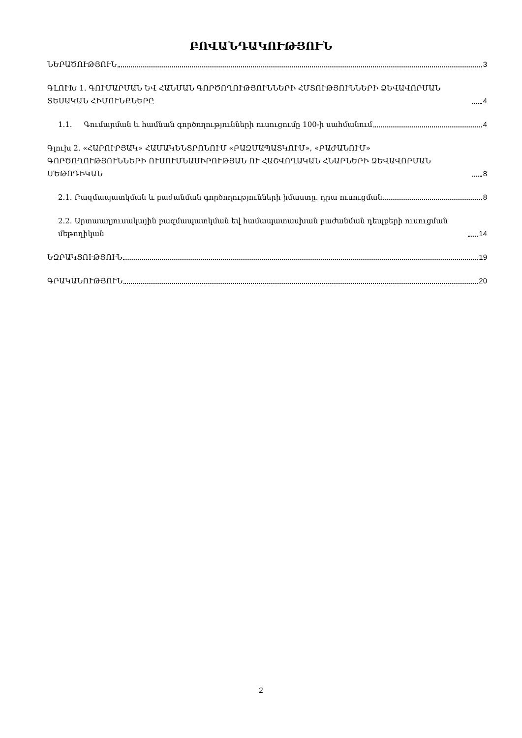ԲՈՎԱՆԴԱԿՈՒԹՅՈՒՆ
ՆԵՐԱԾՈՒԹՅՈՒՆ 3
ԳԼՈՒԽ 1. ԳՈՒՄԱՐՄԱՆ ԵՎ ՀԱՆՄԱՆ ԳՈՐԾՈՂՈՒԹՅՈՒՆՆԵՐԻ ՀՄՏՈՒԹՅՈՒՆՆԵՐԻ ՁԵՎԱՎՈՐՄԱՆ ՏԵՍԱԿԱՆ ՀԻՄՈՒՆՔՆԵՐԸ 4
1.1. Գումարման և համնան գործողությունների ուսուցումը 100-ի սահմանում 4
Գլուխ 2. «ՀԱՐՈՒՐՅԱԿ» ՀԱՄԱԿԵՆՏՐՈՆՈՒՄ «ԲԱԶՄԱՊԱՏԿՈՒՄ», «ԲԱԺԱՆՈՒՄ» ԳՈՐԾՈՂՈՒԹՅՈՒՆՆԵՐԻ ՈՒՍՈՒՄՆԱՍԻՐՈՒԹՅԱՆ ՈՒ ՀԱՇՎՈՂԱԿԱՆ ՀՆԱՐՆԵՐԻ ՁԵՎԱՎՈՐՄԱՆ ՄԵԹՈԴԻԿԱՆ 8
2.1. Բազմապատկման և բաժանման գործողությունների իմաստը. դրա ուսուցման 8
2.2. Արտաաղյուսակային բազմապատկման եվ համապատասխան բաժանման դեպքերի ուսուցման մեթոդիկան 14
ԵԶՐԱԿՑՈՒԹՅՈՒՆ 19
ԳՐԱԿԱՆՈՒԹՅՈՒՆ 20
2